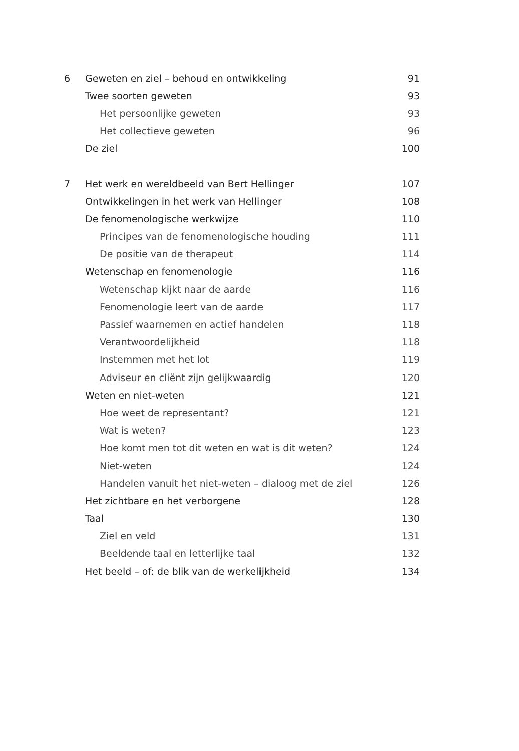6 Geweten en ziel – behoud en ontwikkeling 91
Twee soorten geweten 93
Het persoonlijke geweten 93
Het collectieve geweten 96
De ziel 100
7 Het werk en wereldbeeld van Bert Hellinger 107
Ontwikkelingen in het werk van Hellinger 108
De fenomenologische werkwijze 110
Principes van de fenomenologische houding 111
De positie van de therapeut 114
Wetenschap en fenomenologie 116
Wetenschap kijkt naar de aarde 116
Fenomenologie leert van de aarde 117
Passief waarnemen en actief handelen 118
Verantwoordelijkheid 118
Instemmen met het lot 119
Adviseur en cliënt zijn gelijkwaardig 120
Weten en niet-weten 121
Hoe weet de representant? 121
Wat is weten? 123
Hoe komt men tot dit weten en wat is dit weten? 124
Niet-weten 124
Handelen vanuit het niet-weten – dialoog met de ziel 126
Het zichtbare en het verborgene 128
Taal 130
Ziel en veld 131
Beeldende taal en letterlijke taal 132
Het beeld – of: de blik van de werkelijkheid 134